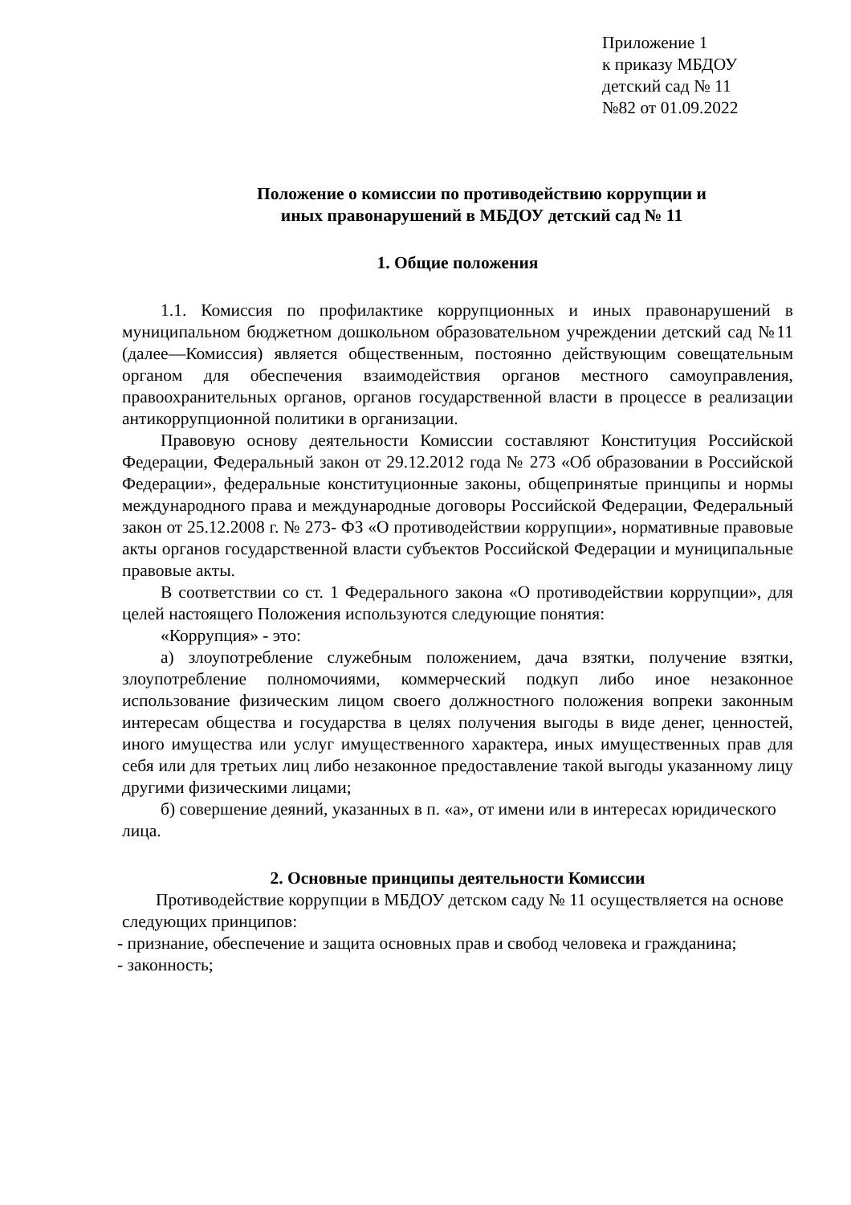Приложение 1
к приказу МБДОУ
детский сад № 11
№82 от 01.09.2022
Положение о комиссии по противодействию коррупции и
иных правонарушений в МБДОУ детский сад № 11
1. Общие положения
1.1. Комиссия по профилактике коррупционных и иных правонарушений в муниципальном бюджетном дошкольном образовательном учреждении детский сад №11 (далее—Комиссия) является общественным, постоянно действующим совещательным органом для обеспечения взаимодействия органов местного самоуправления, правоохранительных органов, органов государственной власти в процессе в реализации антикоррупционной политики в организации.
Правовую основу деятельности Комиссии составляют Конституция Российской Федерации, Федеральный закон от 29.12.2012 года № 273 «Об образовании в Российской Федерации», федеральные конституционные законы, общепринятые принципы и нормы международного права и международные договоры Российской Федерации, Федеральный закон от 25.12.2008 г. № 273- ФЗ «О противодействии коррупции», нормативные правовые акты органов государственной власти субъектов Российской Федерации и муниципальные правовые акты.
В соответствии со ст. 1 Федерального закона «О противодействии коррупции», для целей настоящего Положения используются следующие понятия:
«Коррупция» - это:
а) злоупотребление служебным положением, дача взятки, получение взятки, злоупотребление полномочиями, коммерческий подкуп либо иное незаконное использование физическим лицом своего должностного положения вопреки законным интересам общества и государства в целях получения выгоды в виде денег, ценностей, иного имущества или услуг имущественного характера, иных имущественных прав для себя или для третьих лиц либо незаконное предоставление такой выгоды указанному лицу другими физическими лицами;
б) совершение деяний, указанных в п. «а», от имени или в интересах юридического лица.
2. Основные принципы деятельности Комиссии
Противодействие коррупции в МБДОУ детском саду № 11 осуществляется на основе следующих принципов:
- признание, обеспечение и защита основных прав и свобод человека и гражданина;
- законность;